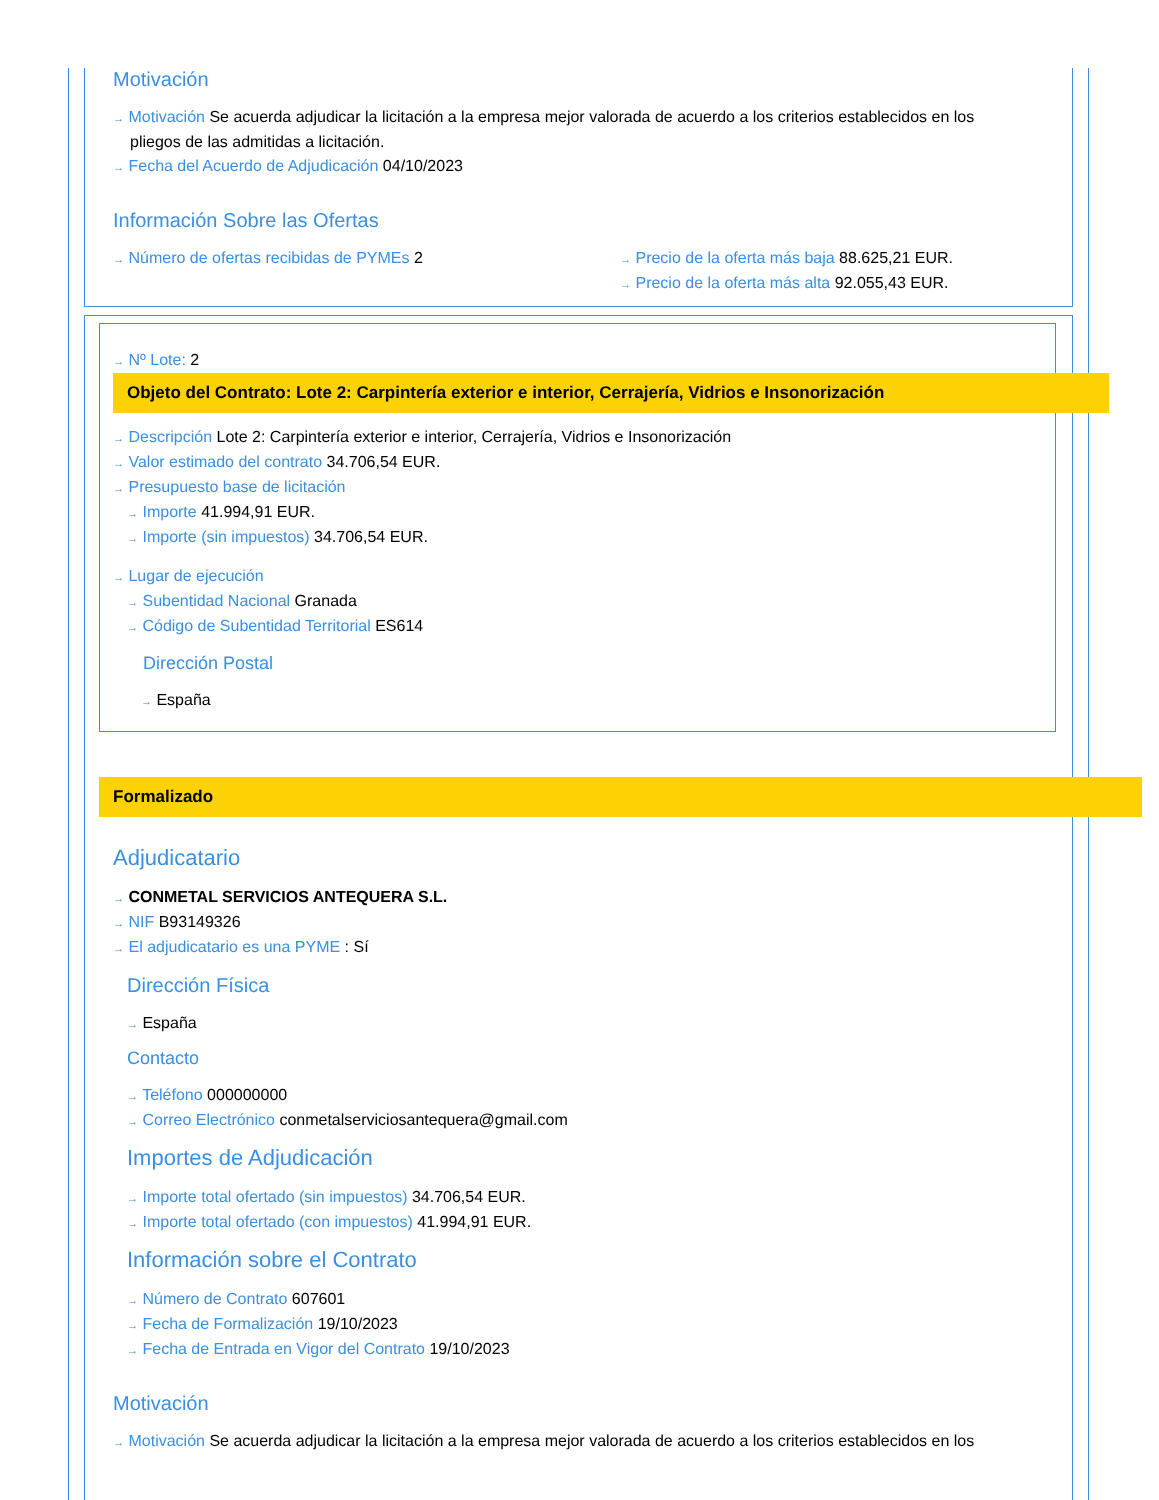Motivación
→ Motivación Se acuerda adjudicar la licitación a la empresa mejor valorada de acuerdo a los criterios establecidos en los
pliegos de las admitidas a licitación.
→ Fecha del Acuerdo de Adjudicación 04/10/2023
Información Sobre las Ofertas
→ Número de ofertas recibidas de PYMEs 2
→ Precio de la oferta más baja 88.625,21 EUR.
→ Precio de la oferta más alta 92.055,43 EUR.
→ Nº Lote: 2
Objeto del Contrato: Lote 2: Carpintería exterior e interior, Cerrajería, Vidrios e Insonorización
→ Descripción Lote 2: Carpintería exterior e interior, Cerrajería, Vidrios e Insonorización
→ Valor estimado del contrato 34.706,54 EUR.
→ Presupuesto base de licitación
→ Importe 41.994,91 EUR.
→ Importe (sin impuestos) 34.706,54 EUR.
→ Lugar de ejecución
→ Subentidad Nacional Granada
→ Código de Subentidad Territorial ES614
Dirección Postal
→ España
Formalizado
Adjudicatario
→ CONMETAL SERVICIOS ANTEQUERA S.L.
→ NIF B93149326
→ El adjudicatario es una PYME : Sí
Dirección Física
→ España
Contacto
→ Teléfono 000000000
→ Correo Electrónico conmetalserviciosantequera@gmail.com
Importes de Adjudicación
→ Importe total ofertado (sin impuestos) 34.706,54 EUR.
→ Importe total ofertado (con impuestos) 41.994,91 EUR.
Información sobre el Contrato
→ Número de Contrato 607601
→ Fecha de Formalización 19/10/2023
→ Fecha de Entrada en Vigor del Contrato 19/10/2023
Motivación
→ Motivación Se acuerda adjudicar la licitación a la empresa mejor valorada de acuerdo a los criterios establecidos en los